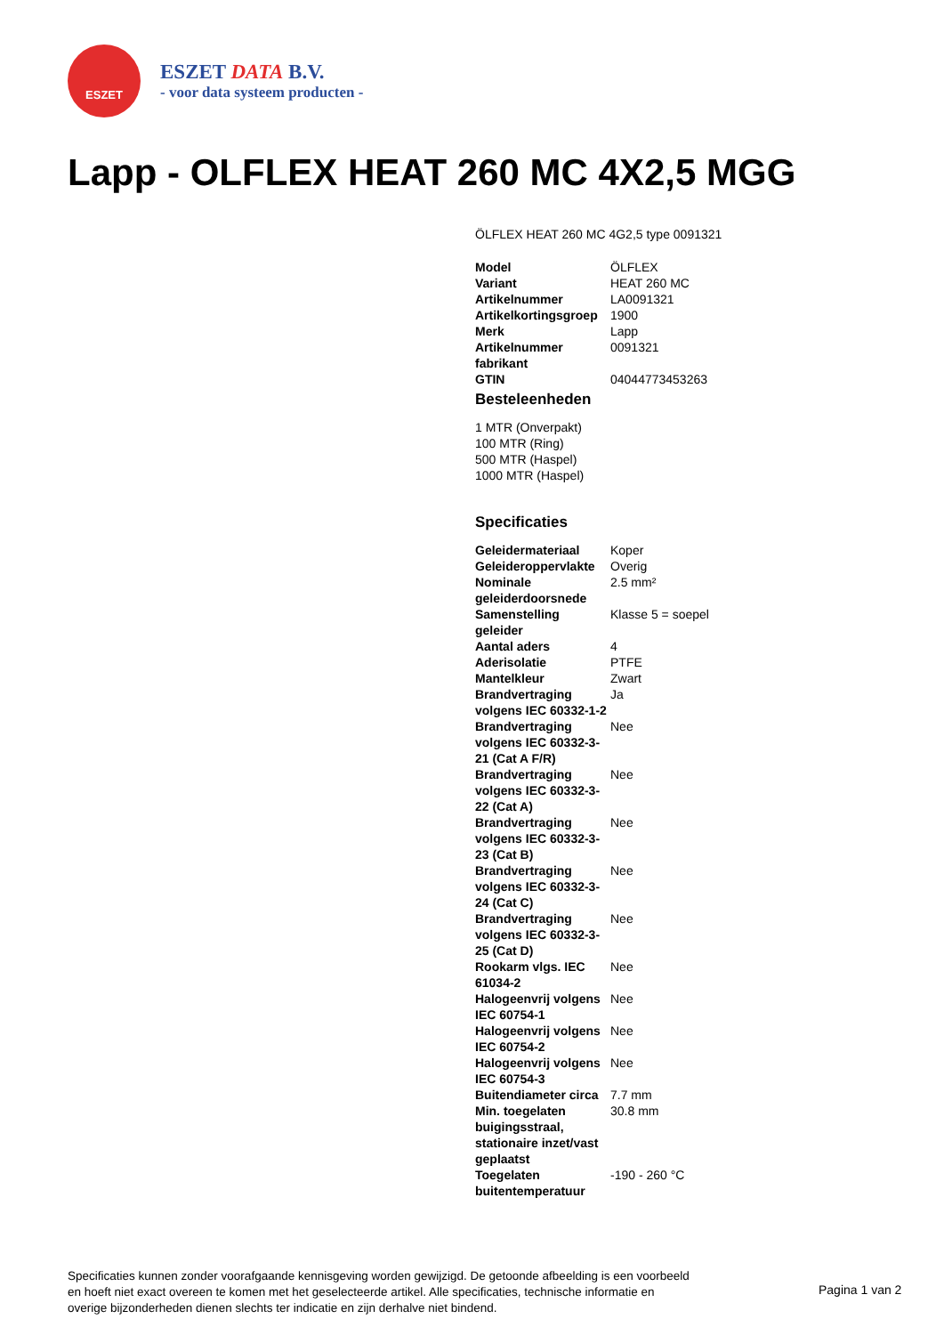ESZET
ESZET DATA B.V.
- voor data systeem producten -
Lapp - OLFLEX HEAT 260 MC 4X2,5 MGG
ÖLFLEX HEAT 260 MC 4G2,5 type 0091321
| Model | ÖLFLEX |
| Variant | HEAT 260 MC |
| Artikelnummer | LA0091321 |
| Artikelkortingsgroep | 1900 |
| Merk | Lapp |
| Artikelnummer fabrikant | 0091321 |
| GTIN | 04044773453263 |
Besteleenheden
1 MTR (Onverpakt)
100 MTR (Ring)
500 MTR (Haspel)
1000 MTR (Haspel)
Specificaties
| Geleidermateriaal | Koper |
| Geleideroppervlakte | Overig |
| Nominale geleiderdoorsnede | 2.5 mm² |
| Samenstelling geleider | Klasse 5 = soepel |
| Aantal aders | 4 |
| Aderisolatie | PTFE |
| Mantelkleur | Zwart |
| Brandvertraging volgens IEC 60332-1-2 | Ja |
| Brandvertraging volgens IEC 60332-3-21 (Cat A F/R) | Nee |
| Brandvertraging volgens IEC 60332-3-22 (Cat A) | Nee |
| Brandvertraging volgens IEC 60332-3-23 (Cat B) | Nee |
| Brandvertraging volgens IEC 60332-3-24 (Cat C) | Nee |
| Brandvertraging volgens IEC 60332-3-25 (Cat D) | Nee |
| Rookarm vlgs. IEC 61034-2 | Nee |
| Halogeenvrij volgens IEC 60754-1 | Nee |
| Halogeenvrij volgens IEC 60754-2 | Nee |
| Halogeenvrij volgens IEC 60754-3 | Nee |
| Buitendiameter circa | 7.7 mm |
| Min. toegelaten buigingsstraal, stationaire inzet/vast geplaatst | 30.8 mm |
| Toegelaten buitentemperatuur | -190 - 260 °C |
Specificaties kunnen zonder voorafgaande kennisgeving worden gewijzigd. De getoonde afbeelding is een voorbeeld en hoeft niet exact overeen te komen met het geselecteerde artikel. Alle specificaties, technische informatie en overige bijzonderheden dienen slechts ter indicatie en zijn derhalve niet bindend.
Pagina 1 van 2